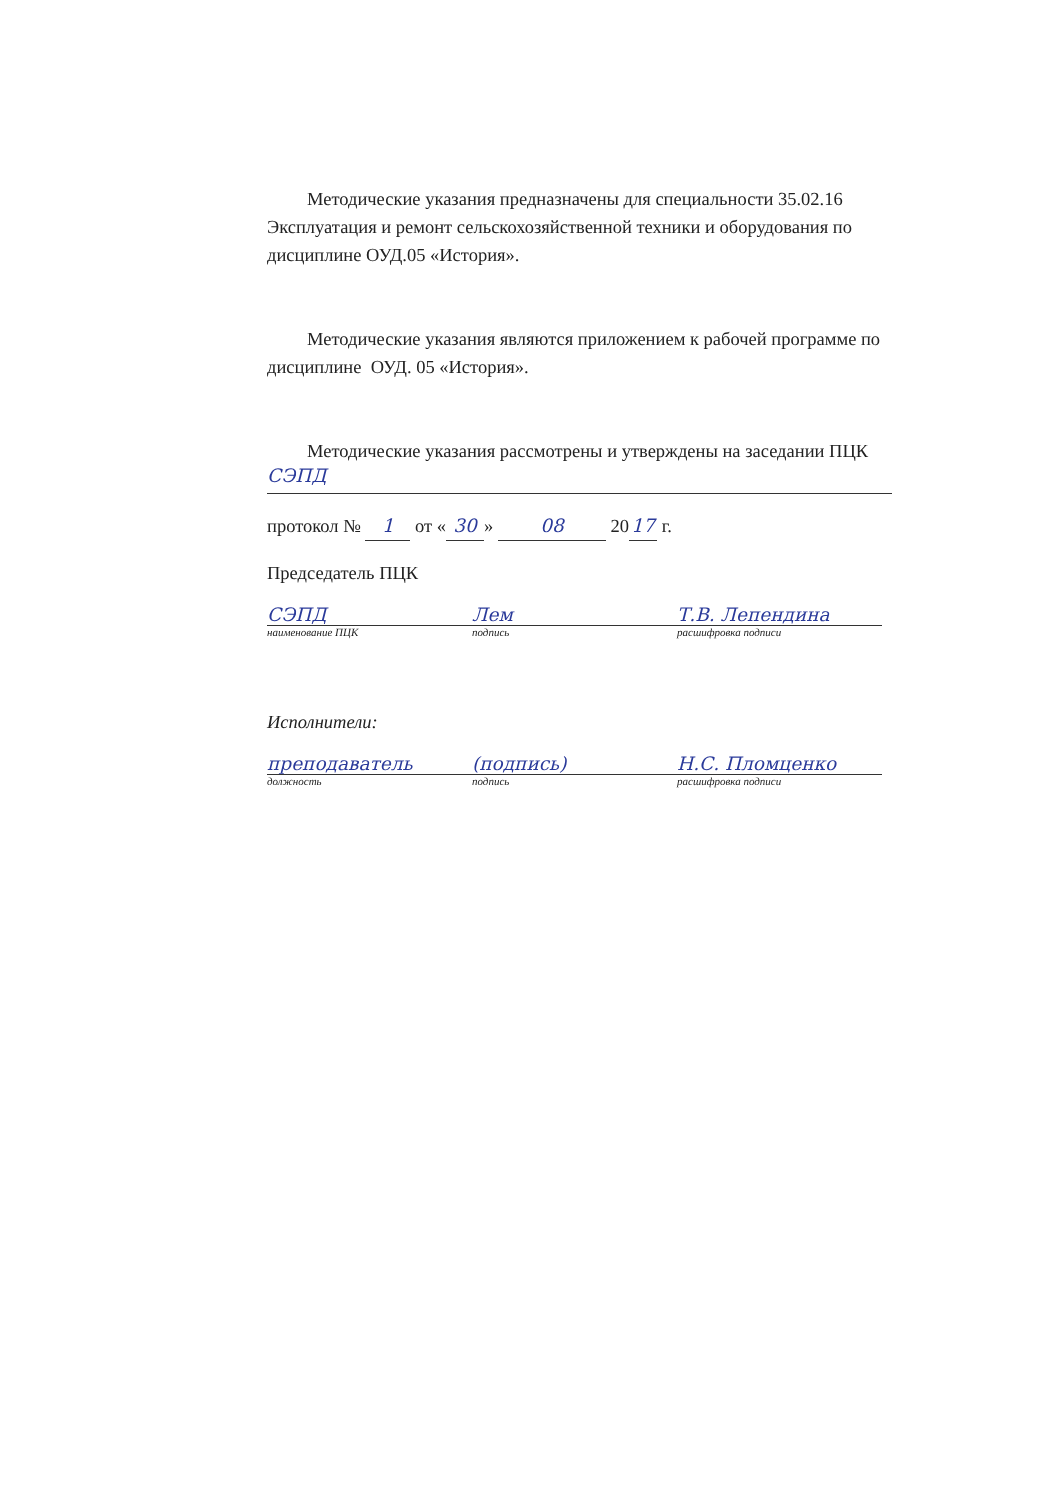Методические указания предназначены для специальности 35.02.16 Эксплуатация и ремонт сельскохозяйственной техники и оборудования по дисциплине ОУД.05 «История».
Методические указания являются приложением к рабочей программе по дисциплине ОУД. 05 «История».
Методические указания рассмотрены и утверждены на заседании ПЦК
СЭПД
протокол № 1 от « 30 » 08 20 17 г.
Председатель ПЦК
СЭПД Лем Т.В. Лепендина
наименование ПЦК подпись расшифровка подписи
Исполнители:
преподаватель (подпись) Н.С. Пломценко
должность подпись расшифровка подписи